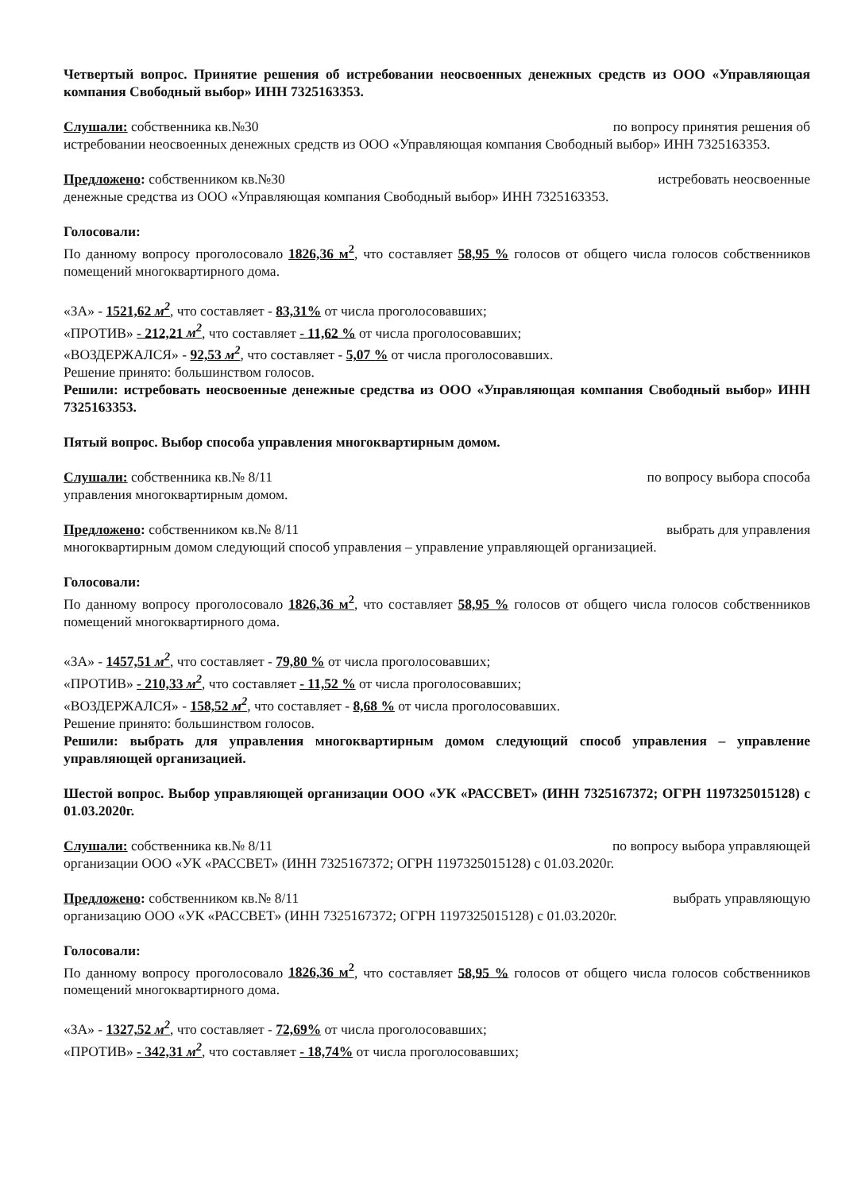Четвертый вопрос. Принятие решения об истребовании неосвоенных денежных средств из ООО «Управляющая компания Свободный выбор» ИНН 7325163353.
Слушали: собственника кв.№30 по вопросу принятия решения об
истребовании неосвоенных денежных средств из ООО «Управляющая компания Свободный выбор» ИНН 7325163353.
Предложено: собственником кв.№30 истребовать неосвоенные
денежные средства из ООО «Управляющая компания Свободный выбор» ИНН 7325163353.
Голосовали:
По данному вопросу проголосовало 1826,36 м<sup>2</sup>, что составляет 58,95 % голосов от общего числа голосов собственников помещений многоквартирного дома.
«ЗА» - 1521,62 м<sup>2</sup>, что составляет - 83,31% от числа проголосовавших;
«ПРОТИВ» - 212,21 м<sup>2</sup>, что составляет - 11,62 % от числа проголосовавших;
«ВОЗДЕРЖАЛСЯ» - 92,53 м<sup>2</sup>, что составляет - 5,07 % от числа проголосовавших.
Решение принято: большинством голосов.
Решили: истребовать неосвоенные денежные средства из ООО «Управляющая компания Свободный выбор» ИНН 7325163353.
Пятый вопрос. Выбор способа управления многоквартирным домом.
Слушали: собственника кв.№ 8/11 по вопросу выбора способа
управления многоквартирным домом.
Предложено: собственником кв.№ 8/11 выбрать для управления
многоквартирным домом следующий способ управления – управление управляющей организацией.
Голосовали:
По данному вопросу проголосовало 1826,36 м<sup>2</sup>, что составляет 58,95 % голосов от общего числа голосов собственников помещений многоквартирного дома.
«ЗА» - 1457,51 м<sup>2</sup>, что составляет - 79,80 % от числа проголосовавших;
«ПРОТИВ» - 210,33 м<sup>2</sup>, что составляет - 11,52 % от числа проголосовавших;
«ВОЗДЕРЖАЛСЯ» - 158,52 м<sup>2</sup>, что составляет - 8,68 % от числа проголосовавших.
Решение принято: большинством голосов.
Решили: выбрать для управления многоквартирным домом следующий способ управления – управление управляющей организацией.
Шестой вопрос. Выбор управляющей организации ООО «УК «РАССВЕТ» (ИНН 7325167372; ОГРН 1197325015128) с 01.03.2020г.
Слушали: собственника кв.№ 8/11 по вопросу выбора управляющей
организации ООО «УК «РАССВЕТ» (ИНН 7325167372; ОГРН 1197325015128) с 01.03.2020г.
Предложено: собственником кв.№ 8/11 выбрать управляющую
организацию ООО «УК «РАССВЕТ» (ИНН 7325167372; ОГРН 1197325015128) с 01.03.2020г.
Голосовали:
По данному вопросу проголосовало 1826,36 м<sup>2</sup>, что составляет 58,95 % голосов от общего числа голосов собственников помещений многоквартирного дома.
«ЗА» - 1327,52 м<sup>2</sup>, что составляет - 72,69% от числа проголосовавших;
«ПРОТИВ» - 342,31 м<sup>2</sup>, что составляет - 18,74% от числа проголосовавших;